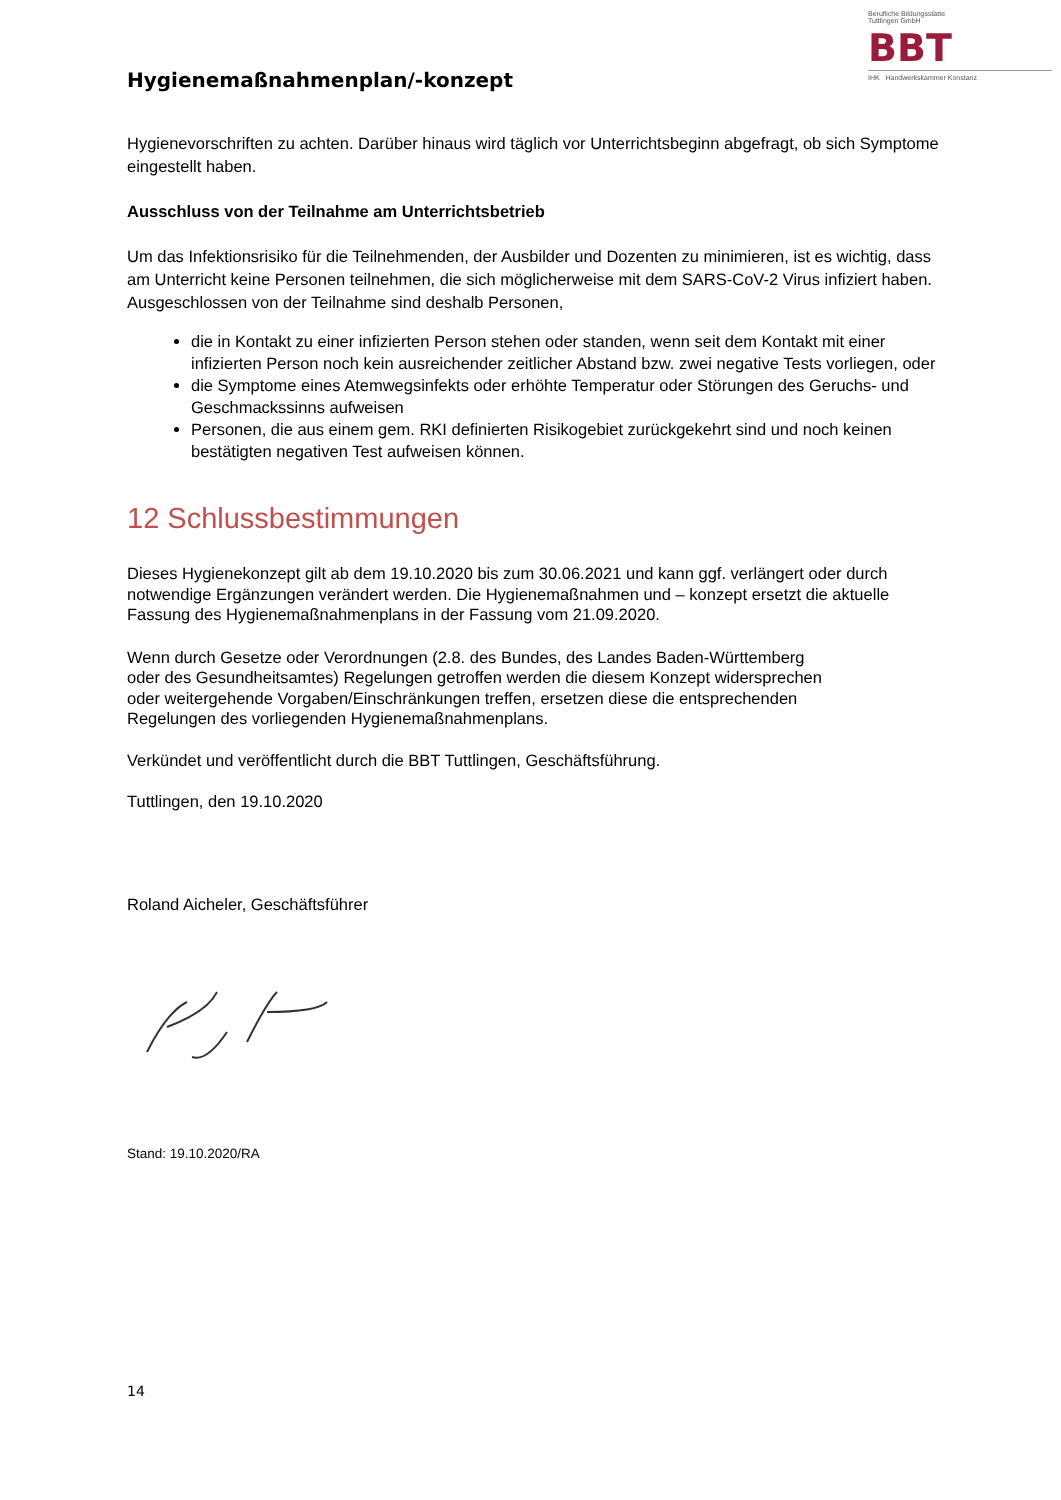Berufliche Bildungsstätte
Tuttlingen GmbH
BBT
IHK Handwerkskammer Konstanz
Hygienemaßnahmenplan/-konzept
Hygienevorschriften zu achten. Darüber hinaus wird täglich vor Unterrichtsbeginn abgefragt, ob sich Symptome eingestellt haben.
Ausschluss von der Teilnahme am Unterrichtsbetrieb
Um das Infektionsrisiko für die Teilnehmenden, der Ausbilder und Dozenten zu minimieren, ist es wichtig, dass am Unterricht keine Personen teilnehmen, die sich möglicherweise mit dem SARS-CoV-2 Virus infiziert haben. Ausgeschlossen von der Teilnahme sind deshalb Personen,
die in Kontakt zu einer infizierten Person stehen oder standen, wenn seit dem Kontakt mit einer infizierten Person noch kein ausreichender zeitlicher Abstand bzw. zwei negative Tests vorliegen, oder
die Symptome eines Atemwegsinfekts oder erhöhte Temperatur oder Störungen des Geruchs- und Geschmackssinns aufweisen
Personen, die aus einem gem. RKI definierten Risikogebiet zurückgekehrt sind und noch keinen bestätigten negativen Test aufweisen können.
12 Schlussbestimmungen
Dieses Hygienekonzept gilt ab dem 19.10.2020 bis zum 30.06.2021 und kann ggf. verlängert oder durch notwendige Ergänzungen verändert werden. Die Hygienemaßnahmen und – konzept ersetzt die aktuelle Fassung des Hygienemaßnahmenplans in der Fassung vom 21.09.2020.
Wenn durch Gesetze oder Verordnungen (2.8. des Bundes, des Landes Baden-Württemberg
oder des Gesundheitsamtes) Regelungen getroffen werden die diesem Konzept widersprechen
oder weitergehende Vorgaben/Einschränkungen treffen, ersetzen diese die entsprechenden
Regelungen des vorliegenden Hygienemaßnahmenplans.
Verkündet und veröffentlicht durch die BBT Tuttlingen, Geschäftsführung.
Tuttlingen, den 19.10.2020
Roland Aicheler, Geschäftsführer
Stand: 19.10.2020/RA
14